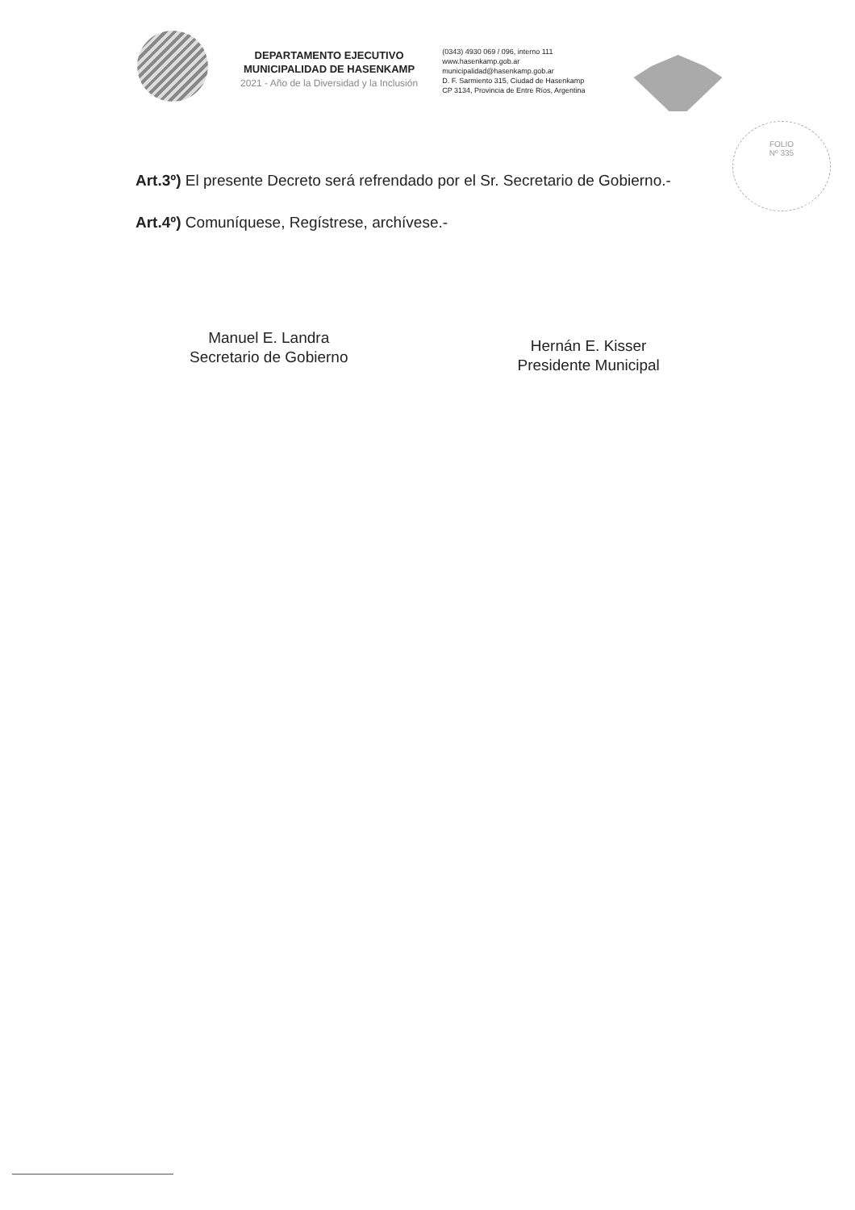DEPARTAMENTO EJECUTIVO
MUNICIPALIDAD DE HASENKAMP
2021 - Año de la Diversidad y la Inclusión
(0343) 4930 069 / 096, interno 111
www.hasenkamp.gob.ar
municipalidad@hasenkamp.gob.ar
D. F. Sarmiento 315, Ciudad de Hasenkamp
CP 3134, Provincia de Entre Ríos, Argentina
FOLIO
Nº 335
Art.3º) El presente Decreto será refrendado por el Sr. Secretario de Gobierno.-
Art.4º) Comuníquese, Regístrese, archívese.-
Manuel E. Landra
Secretario de Gobierno
Hernán E. Kisser
Presidente Municipal